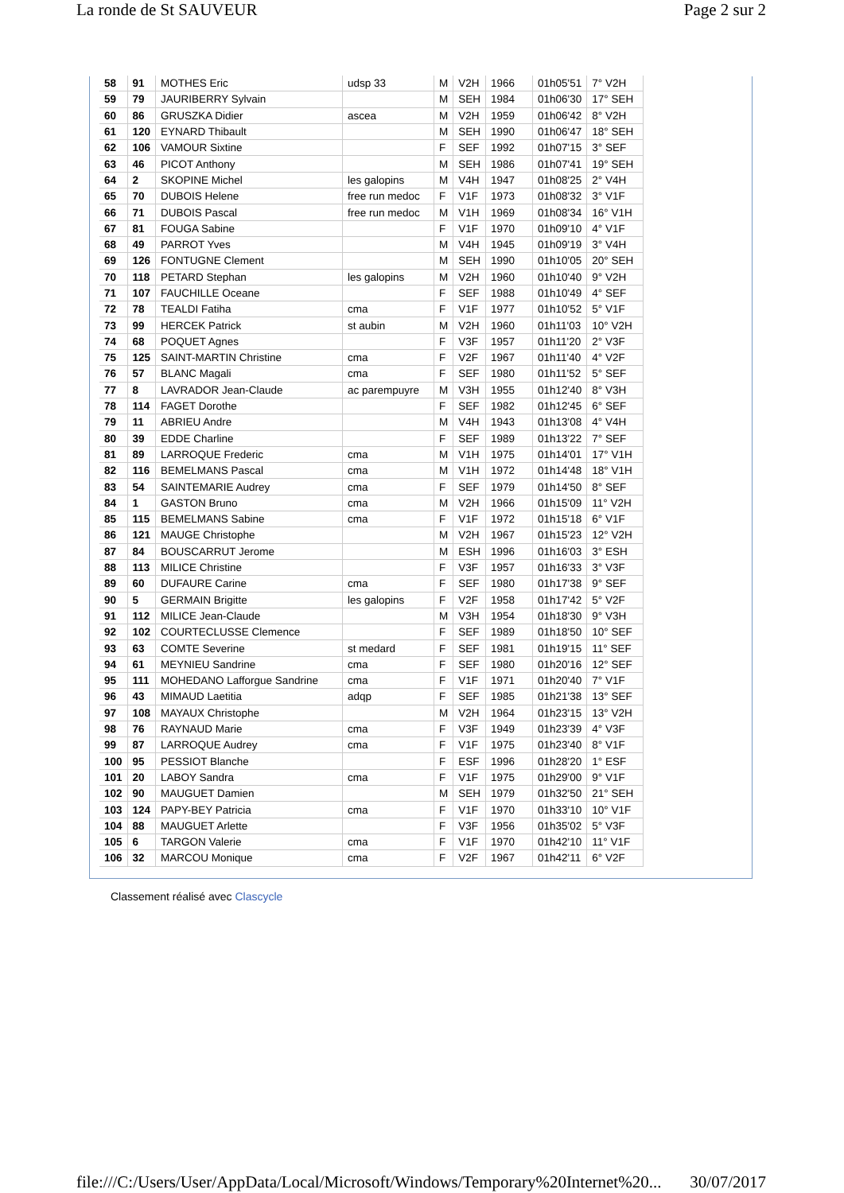La ronde de St SAUVEUR Page 2 sur 2
| 58 | 91 | MOTHES Eric | udsp 33 | M | V2H | 1966 | 01h05'51 | 7° V2H |
| 59 | 79 | JAURIBERRY Sylvain | | M | SEH | 1984 | 01h06'30 | 17° SEH |
| 60 | 86 | GRUSZKA Didier | ascea | M | V2H | 1959 | 01h06'42 | 8° V2H |
| 61 | 120 | EYNARD Thibault | | M | SEH | 1990 | 01h06'47 | 18° SEH |
| 62 | 106 | VAMOUR Sixtine | | F | SEF | 1992 | 01h07'15 | 3° SEF |
| 63 | 46 | PICOT Anthony | | M | SEH | 1986 | 01h07'41 | 19° SEH |
| 64 | 2 | SKOPINE Michel | les galopins | M | V4H | 1947 | 01h08'25 | 2° V4H |
| 65 | 70 | DUBOIS Helene | free run medoc | F | V1F | 1973 | 01h08'32 | 3° V1F |
| 66 | 71 | DUBOIS Pascal | free run medoc | M | V1H | 1969 | 01h08'34 | 16° V1H |
| 67 | 81 | FOUGA Sabine | | F | V1F | 1970 | 01h09'10 | 4° V1F |
| 68 | 49 | PARROT Yves | | M | V4H | 1945 | 01h09'19 | 3° V4H |
| 69 | 126 | FONTUGNE Clement | | M | SEH | 1990 | 01h10'05 | 20° SEH |
| 70 | 118 | PETARD Stephan | les galopins | M | V2H | 1960 | 01h10'40 | 9° V2H |
| 71 | 107 | FAUCHILLE Oceane | | F | SEF | 1988 | 01h10'49 | 4° SEF |
| 72 | 78 | TEALDI Fatiha | cma | F | V1F | 1977 | 01h10'52 | 5° V1F |
| 73 | 99 | HERCEK Patrick | st aubin | M | V2H | 1960 | 01h11'03 | 10° V2H |
| 74 | 68 | POQUET Agnes | | F | V3F | 1957 | 01h11'20 | 2° V3F |
| 75 | 125 | SAINT-MARTIN Christine | cma | F | V2F | 1967 | 01h11'40 | 4° V2F |
| 76 | 57 | BLANC Magali | cma | F | SEF | 1980 | 01h11'52 | 5° SEF |
| 77 | 8 | LAVRADOR Jean-Claude | ac parempuyre | M | V3H | 1955 | 01h12'40 | 8° V3H |
| 78 | 114 | FAGET Dorothe | | F | SEF | 1982 | 01h12'45 | 6° SEF |
| 79 | 11 | ABRIEU Andre | | M | V4H | 1943 | 01h13'08 | 4° V4H |
| 80 | 39 | EDDE Charline | | F | SEF | 1989 | 01h13'22 | 7° SEF |
| 81 | 89 | LARROQUE Frederic | cma | M | V1H | 1975 | 01h14'01 | 17° V1H |
| 82 | 116 | BEMELMANS Pascal | cma | M | V1H | 1972 | 01h14'48 | 18° V1H |
| 83 | 54 | SAINTEMARIE Audrey | cma | F | SEF | 1979 | 01h14'50 | 8° SEF |
| 84 | 1 | GASTON Bruno | cma | M | V2H | 1966 | 01h15'09 | 11° V2H |
| 85 | 115 | BEMELMANS Sabine | cma | F | V1F | 1972 | 01h15'18 | 6° V1F |
| 86 | 121 | MAUGE Christophe | | M | V2H | 1967 | 01h15'23 | 12° V2H |
| 87 | 84 | BOUSCARRUT Jerome | | M | ESH | 1996 | 01h16'03 | 3° ESH |
| 88 | 113 | MILICE Christine | | F | V3F | 1957 | 01h16'33 | 3° V3F |
| 89 | 60 | DUFAURE Carine | cma | F | SEF | 1980 | 01h17'38 | 9° SEF |
| 90 | 5 | GERMAIN Brigitte | les galopins | F | V2F | 1958 | 01h17'42 | 5° V2F |
| 91 | 112 | MILICE Jean-Claude | | M | V3H | 1954 | 01h18'30 | 9° V3H |
| 92 | 102 | COURTECLUSSE Clemence | | F | SEF | 1989 | 01h18'50 | 10° SEF |
| 93 | 63 | COMTE Severine | st medard | F | SEF | 1981 | 01h19'15 | 11° SEF |
| 94 | 61 | MEYNIEU Sandrine | cma | F | SEF | 1980 | 01h20'16 | 12° SEF |
| 95 | 111 | MOHEDANO Lafforgue Sandrine | cma | F | V1F | 1971 | 01h20'40 | 7° V1F |
| 96 | 43 | MIMAUD Laetitia | adqp | F | SEF | 1985 | 01h21'38 | 13° SEF |
| 97 | 108 | MAYAUX Christophe | | M | V2H | 1964 | 01h23'15 | 13° V2H |
| 98 | 76 | RAYNAUD Marie | cma | F | V3F | 1949 | 01h23'39 | 4° V3F |
| 99 | 87 | LARROQUE Audrey | cma | F | V1F | 1975 | 01h23'40 | 8° V1F |
| 100 | 95 | PESSIOT Blanche | | F | ESF | 1996 | 01h28'20 | 1° ESF |
| 101 | 20 | LABOY Sandra | cma | F | V1F | 1975 | 01h29'00 | 9° V1F |
| 102 | 90 | MAUGUET Damien | | M | SEH | 1979 | 01h32'50 | 21° SEH |
| 103 | 124 | PAPY-BEY Patricia | cma | F | V1F | 1970 | 01h33'10 | 10° V1F |
| 104 | 88 | MAUGUET Arlette | | F | V3F | 1956 | 01h35'02 | 5° V3F |
| 105 | 6 | TARGON Valerie | cma | F | V1F | 1970 | 01h42'10 | 11° V1F |
| 106 | 32 | MARCOU Monique | cma | F | V2F | 1967 | 01h42'11 | 6° V2F |
Classement réalisé avec Clascycle
file:///C:/Users/User/AppData/Local/Microsoft/Windows/Temporary%20Internet%20... 30/07/2017